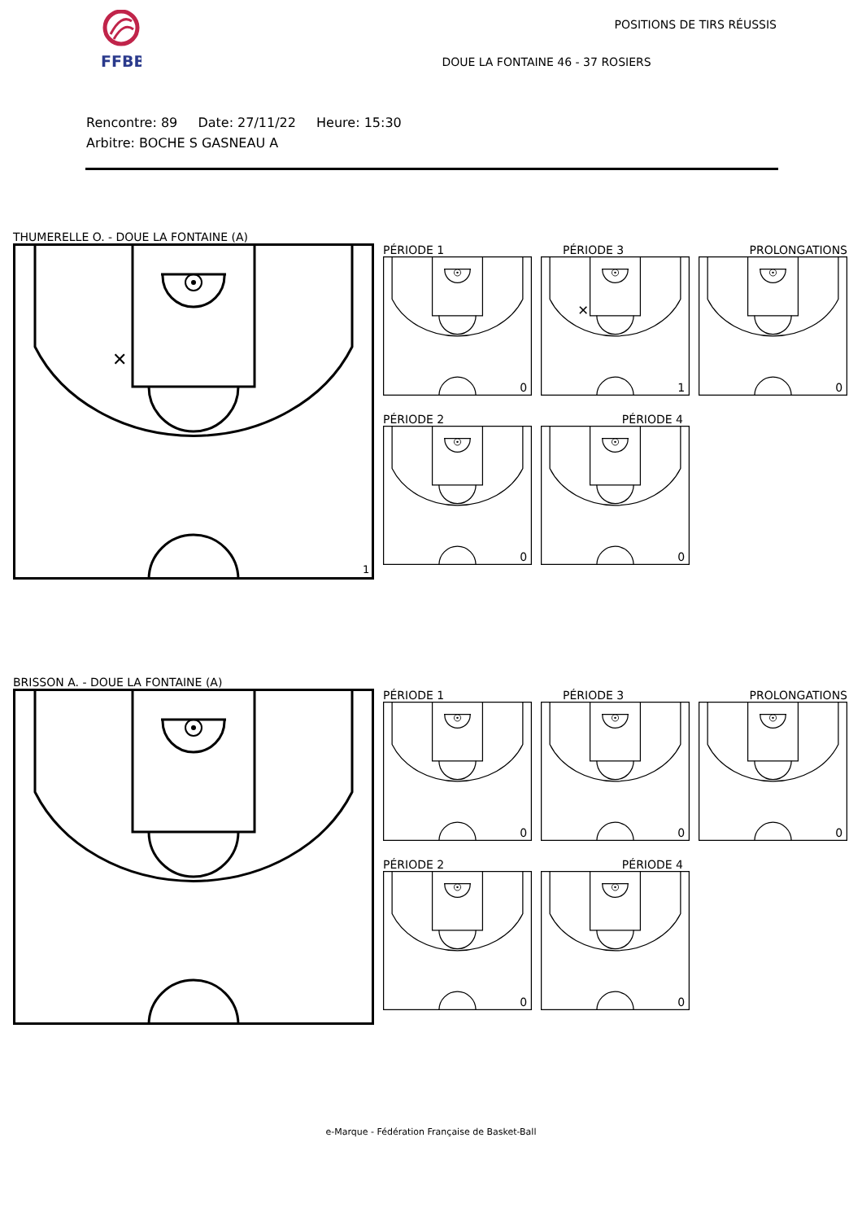FFBB
POSITIONS DE TIRS RÉUSSIS
DOUE LA FONTAINE 46 - 37 ROSIERS
Rencontre: 89 Date: 27/11/22 Heure: 15:30
Arbitre: BOCHE S GASNEAU A
THUMERELLE O. - DOUE LA FONTAINE (A)
✕
1
PÉRIODE 1
0
PÉRIODE 3
✕
1
PROLONGATIONS
0
PÉRIODE 2
0
PÉRIODE 4
0
BRISSON A. - DOUE LA FONTAINE (A)
PÉRIODE 1
0
PÉRIODE 3
0
PROLONGATIONS
0
PÉRIODE 2
0
PÉRIODE 4
0
e-Marque - Fédération Française de Basket-Ball